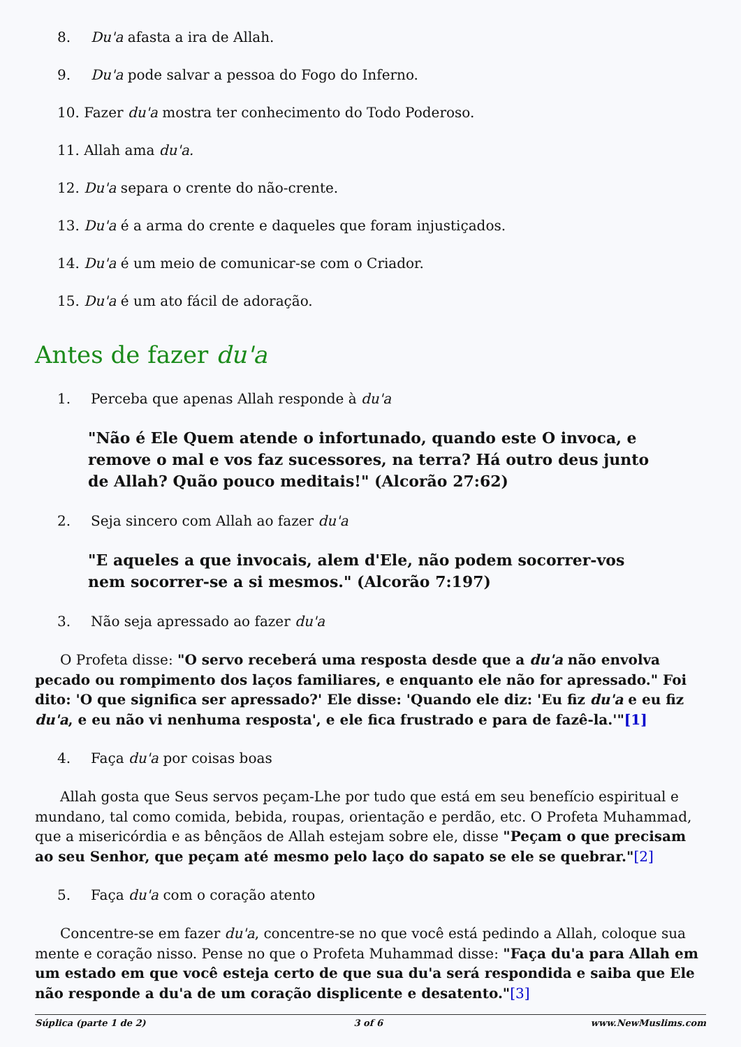8. Du'a afasta a ira de Allah.
9. Du'a pode salvar a pessoa do Fogo do Inferno.
10. Fazer du'a mostra ter conhecimento do Todo Poderoso.
11. Allah ama du'a.
12. Du'a separa o crente do não-crente.
13. Du'a é a arma do crente e daqueles que foram injustiçados.
14. Du'a é um meio de comunicar-se com o Criador.
15. Du'a é um ato fácil de adoração.
Antes de fazer du'a
1. Perceba que apenas Allah responde à du'a
"Não é Ele Quem atende o infortunado, quando este O invoca, e remove o mal e vos faz sucessores, na terra? Há outro deus junto de Allah? Quão pouco meditais!" (Alcorão 27:62)
2. Seja sincero com Allah ao fazer du'a
"E aqueles a que invocais, alem d'Ele, não podem socorrer-vos nem socorrer-se a si mesmos." (Alcorão 7:197)
3. Não seja apressado ao fazer du'a
O Profeta disse: "O servo receberá uma resposta desde que a du'a não envolva pecado ou rompimento dos laços familiares, e enquanto ele não for apressado." Foi dito: 'O que significa ser apressado?' Ele disse: 'Quando ele diz: 'Eu fiz du'a e eu fiz du'a, e eu não vi nenhuma resposta', e ele fica frustrado e para de fazê-la.'"[1]
4. Faça du'a por coisas boas
Allah gosta que Seus servos peçam-Lhe por tudo que está em seu benefício espiritual e mundano, tal como comida, bebida, roupas, orientação e perdão, etc. O Profeta Muhammad, que a misericórdia e as bênçãos de Allah estejam sobre ele, disse "Peçam o que precisam ao seu Senhor, que peçam até mesmo pelo laço do sapato se ele se quebrar."[2]
5. Faça du'a com o coração atento
Concentre-se em fazer du'a, concentre-se no que você está pedindo a Allah, coloque sua mente e coração nisso. Pense no que o Profeta Muhammad disse: "Faça du'a para Allah em um estado em que você esteja certo de que sua du'a será respondida e saiba que Ele não responde a du'a de um coração displicente e desatento."[3]
Súplica (parte 1 de 2) 3 of 6 www.NewMuslims.com